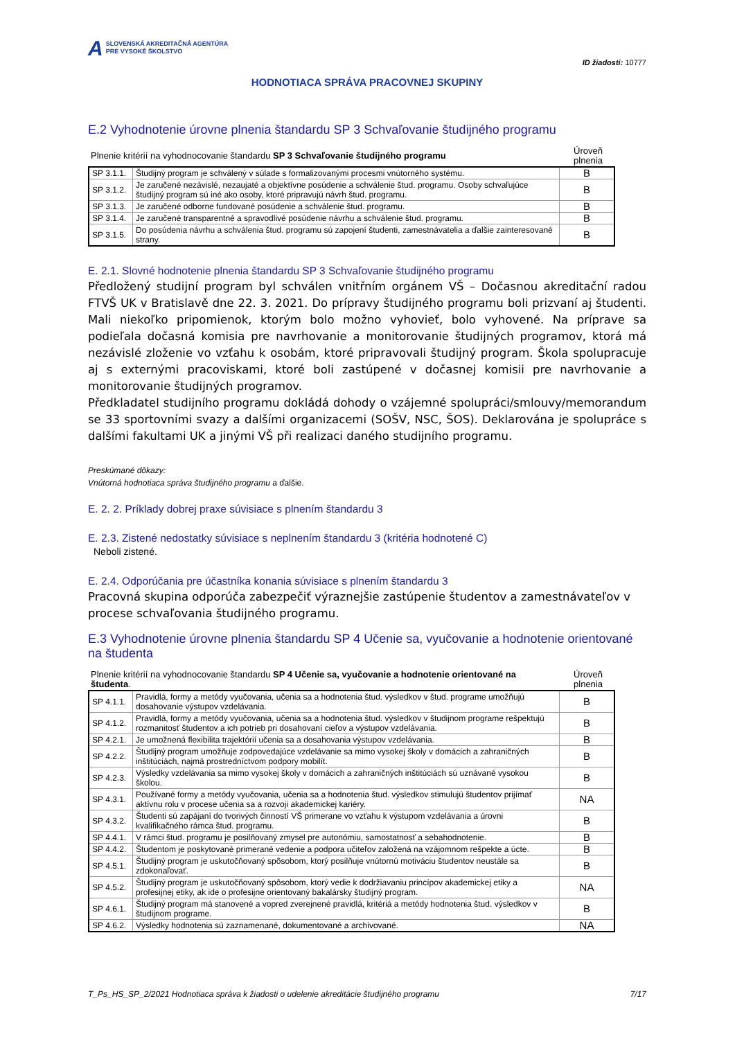A SLOVENSKÁ AKREDITAČNÁ AGENTÚRA
PRE VYSOKÉ ŠKOLSTVO
ID žiadosti: 10777
HODNOTIACA SPRÁVA PRACOVNEJ SKUPINY
E.2 Vyhodnotenie úrovne plnenia štandardu SP 3 Schvaľovanie študijného programu
| Plnenie kritérií na vyhodnocovanie štandardu SP 3 Schvaľovanie študijného programu | Úroveň plnenia |
| SP 3.1.1. | Študijný program je schválený v súlade s formalizovanými procesmi vnútorného systému. | B |
| SP 3.1.2. | Je zaručené nezávislé, nezaujaté a objektívne posúdenie a schválenie štud. programu. Osoby schvaľujúce študijný program sú iné ako osoby, ktoré pripravujú návrh štud. programu. | B |
| SP 3.1.3. | Je zaručené odborne fundované posúdenie a schválenie štud. programu. | B |
| SP 3.1.4. | Je zaručené transparentné a spravodlivé posúdenie návrhu a schválenie štud. programu. | B |
| SP 3.1.5. | Do posúdenia návrhu a schválenia štud. programu sú zapojení študenti, zamestnávatelia a ďalšie zainteresované strany. | B |
E. 2.1. Slovné hodnotenie plnenia štandardu SP 3 Schvaľovanie študijného programu
Předložený studijní program byl schválen vnitřním orgánem VŠ – Dočasnou akreditační radou FTVŠ UK v Bratislavě dne 22. 3. 2021. Do prípravy študijného programu boli prizvaní aj študenti. Mali niekoľko pripomienok, ktorým bolo možno vyhovieť, bolo vyhovené. Na príprave sa podieľala dočasná komisia pre navrhovanie a monitorovanie študijných programov, ktorá má nezávislé zloženie vo vzťahu k osobám, ktoré pripravovali študijný program. Škola spolupracuje aj s externými pracoviskami, ktoré boli zastúpené v dočasnej komisii pre navrhovanie a monitorovanie študijných programov.
Předkladatel studijního programu dokládá dohody o vzájemné spolupráci/smlouvy/memorandum se 33 sportovními svazy a dalšími organizacemi (SOŠV, NSC, ŠOS). Deklarována je spolupráce s dalšími fakultami UK a jinými VŠ při realizaci daného studijního programu.
Preskúmané dôkazy:
Vnútorná hodnotiaca správa študijného programu a ďalšie.
E. 2. 2. Príklady dobrej praxe súvisiace s plnením štandardu 3
E. 2.3. Zistené nedostatky súvisiace s neplnením štandardu 3 (kritéria hodnotené C)
Neboli zistené.
E. 2.4. Odporúčania pre účastníka konania súvisiace s plnením štandardu 3
Pracovná skupina odporúča zabezpečiť výraznejšie zastúpenie študentov a zamestnávateľov v procese schvaľovania študijného programu.
E.3 Vyhodnotenie úrovne plnenia štandardu SP 4 Učenie sa, vyučovanie a hodnotenie orientované na študenta
| Plnenie kritérií na vyhodnocovanie štandardu SP 4 Učenie sa, vyučovanie a hodnotenie orientované na študenta . | Úroveň plnenia |
| SP 4.1.1. | Pravidlá, formy a metódy vyučovania, učenia sa a hodnotenia štud. výsledkov v štud. programe umožňujú dosahovanie výstupov vzdelávania. | B |
| SP 4.1.2. | Pravidlá, formy a metódy vyučovania, učenia sa a hodnotenia štud. výsledkov v študijnom programe rešpektujú rozmanitosť študentov a ich potrieb pri dosahovaní cieľov a výstupov vzdelávania. | B |
| SP 4.2.1. | Je umožnená flexibilita trajektórií učenia sa a dosahovania výstupov vzdelávania. | B |
| SP 4.2.2. | Študijný program umožňuje zodpovedajúce vzdelávanie sa mimo vysokej školy v domácich a zahraničných inštitúciách, najmä prostredníctvom podpory mobilít. | B |
| SP 4.2.3. | Výsledky vzdelávania sa mimo vysokej školy v domácich a zahraničných inštitúciách sú uznávané vysokou školou. | B |
| SP 4.3.1. | Používané formy a metódy vyučovania, učenia sa a hodnotenia štud. výsledkov stimulujú študentov prijímať aktívnu rolu v procese učenia sa a rozvoji akademickej kariéry. | NA |
| SP 4.3.2. | Študenti sú zapájaní do tvorivých činností VŠ primerane vo vzťahu k výstupom vzdelávania a úrovni kvalifikačného rámca štud. programu. | B |
| SP 4.4.1. | V rámci štud. programu je posilňovaný zmysel pre autonómiu, samostatnosť a sebahodnotenie. | B |
| SP 4.4.2. | Študentom je poskytované primerané vedenie a podpora učiteľov založená na vzájomnom rešpekte a úcte. | B |
| SP 4.5.1. | Študijný program je uskutočňovaný spôsobom, ktorý posilňuje vnútornú motiváciu študentov neustále sa zdokonaľovať. | B |
| SP 4.5.2. | Študijný program je uskutočňovaný spôsobom, ktorý vedie k dodržiavaniu princípov akademickej etiky a profesijnej etiky, ak ide o profesijne orientovaný bakalársky študijný program. | NA |
| SP 4.6.1. | Študijný program má stanovené a vopred zverejnené pravidlá, kritériá a metódy hodnotenia štud. výsledkov v študijnom programe. | B |
| SP 4.6.2. | Výsledky hodnotenia sú zaznamenané, dokumentované a archivované. | NA |
T_Ps_HS_SP_2/2021 Hodnotiaca správa k žiadosti o udelenie akreditácie študijného programu 7/17